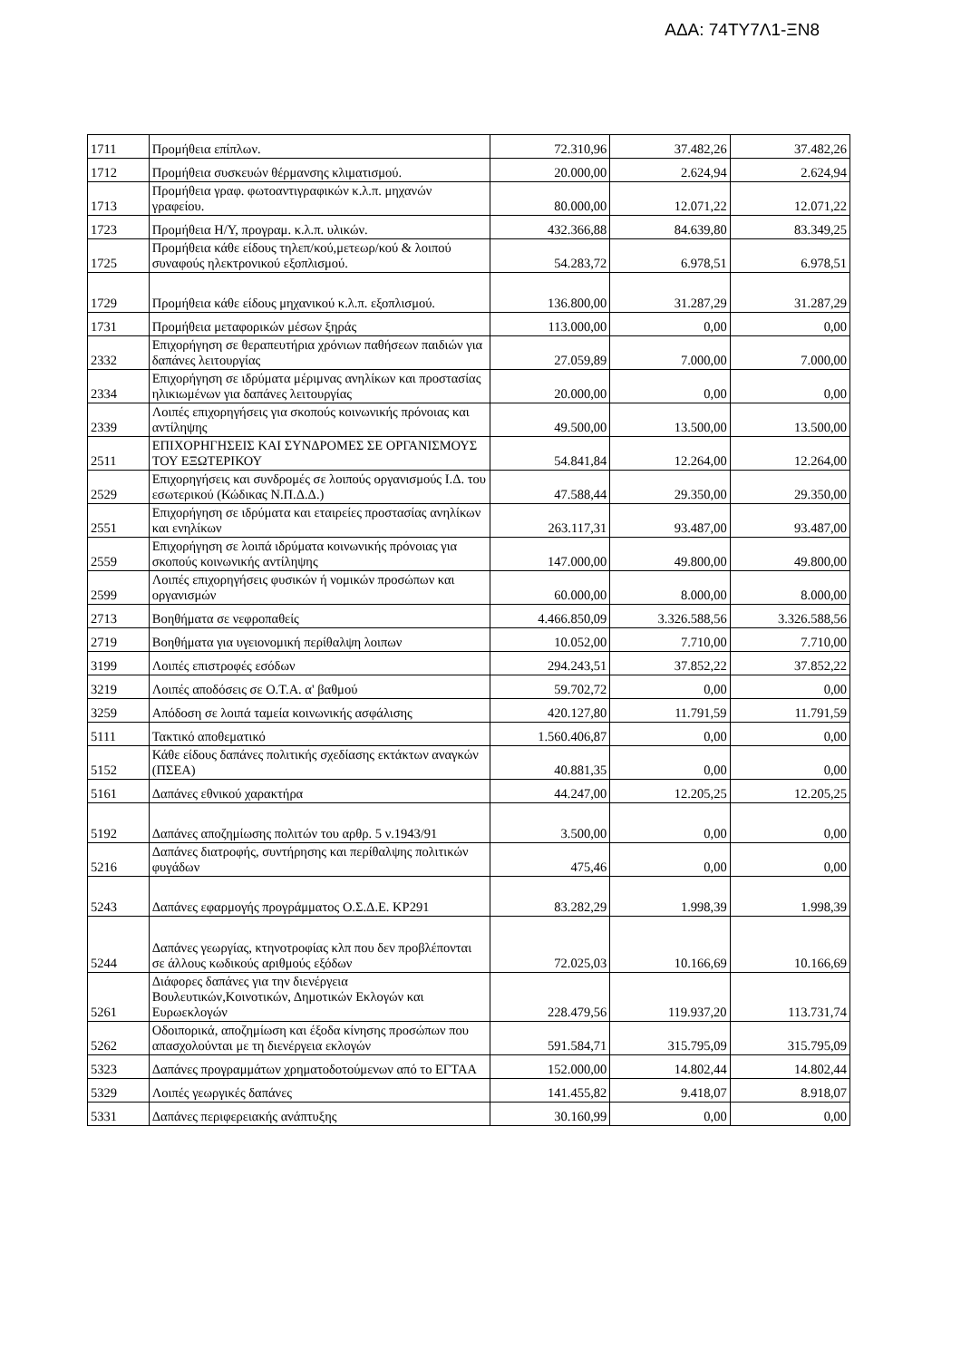ΑΔΑ: 74ΤΥ7Λ1-ΞΝ8
| 1711 | Προμήθεια επίπλων. | 72.310,96 | 37.482,26 | 37.482,26 |
| 1712 | Προμήθεια συσκευών θέρμανσης κλιματισμού. | 20.000,00 | 2.624,94 | 2.624,94 |
| 1713 | Προμήθεια γραφ. φωτοαντιγραφικών κ.λ.π. μηχανών γραφείου. | 80.000,00 | 12.071,22 | 12.071,22 |
| 1723 | Προμήθεια Η/Υ, προγραμ. κ.λ.π. υλικών. | 432.366,88 | 84.639,80 | 83.349,25 |
| 1725 | Προμήθεια κάθε είδους τηλεπ/κού,μετεωρ/κού & λοιπού συναφούς ηλεκτρονικού εξοπλισμού. | 54.283,72 | 6.978,51 | 6.978,51 |
| 1729 | Προμήθεια κάθε είδους μηχανικού κ.λ.π. εξοπλισμού. | 136.800,00 | 31.287,29 | 31.287,29 |
| 1731 | Προμήθεια μεταφορικών μέσων ξηράς | 113.000,00 | 0,00 | 0,00 |
| 2332 | Επιχορήγηση σε θεραπευτήρια χρόνιων παθήσεων παιδιών για δαπάνες λειτουργίας | 27.059,89 | 7.000,00 | 7.000,00 |
| 2334 | Επιχορήγηση σε ιδρύματα μέριμνας ανηλίκων και προστασίας ηλικιωμένων για δαπάνες λειτουργίας | 20.000,00 | 0,00 | 0,00 |
| 2339 | Λοιπές επιχορηγήσεις για σκοπούς κοινωνικής πρόνοιας και αντίληψης | 49.500,00 | 13.500,00 | 13.500,00 |
| 2511 | ΕΠΙΧΟΡΗΓΗΣΕΙΣ ΚΑΙ ΣΥΝΔΡΟΜΕΣ ΣΕ ΟΡΓΑΝΙΣΜΟΥΣ ΤΟΥ ΕΞΩΤΕΡΙΚΟΥ | 54.841,84 | 12.264,00 | 12.264,00 |
| 2529 | Επιχορηγήσεις και συνδρομές σε λοιπούς οργανισμούς Ι.Δ. του εσωτερικού (Κώδικας Ν.Π.Δ.Δ.) | 47.588,44 | 29.350,00 | 29.350,00 |
| 2551 | Επιχορήγηση σε ιδρύματα και εταιρείες προστασίας ανηλίκων και ενηλίκων | 263.117,31 | 93.487,00 | 93.487,00 |
| 2559 | Επιχορήγηση σε λοιπά ιδρύματα κοινωνικής πρόνοιας για σκοπούς κοινωνικής αντίληψης | 147.000,00 | 49.800,00 | 49.800,00 |
| 2599 | Λοιπές επιχορηγήσεις φυσικών ή νομικών προσώπων και οργανισμών | 60.000,00 | 8.000,00 | 8.000,00 |
| 2713 | Βοηθήματα σε νεφροπαθείς | 4.466.850,09 | 3.326.588,56 | 3.326.588,56 |
| 2719 | Βοηθήματα για υγειονομική περίθαλψη λοιπων | 10.052,00 | 7.710,00 | 7.710,00 |
| 3199 | Λοιπές επιστροφές εσόδων | 294.243,51 | 37.852,22 | 37.852,22 |
| 3219 | Λοιπές αποδόσεις σε Ο.Τ.Α. α' βαθμού | 59.702,72 | 0,00 | 0,00 |
| 3259 | Απόδοση σε λοιπά ταμεία κοινωνικής ασφάλισης | 420.127,80 | 11.791,59 | 11.791,59 |
| 5111 | Τακτικό αποθεματικό | 1.560.406,87 | 0,00 | 0,00 |
| 5152 | Κάθε είδους δαπάνες πολιτικής σχεδίασης εκτάκτων αναγκών (ΠΣΕΑ) | 40.881,35 | 0,00 | 0,00 |
| 5161 | Δαπάνες εθνικού χαρακτήρα | 44.247,00 | 12.205,25 | 12.205,25 |
| 5192 | Δαπάνες αποζημίωσης πολιτών του αρθρ. 5 ν.1943/91 | 3.500,00 | 0,00 | 0,00 |
| 5216 | Δαπάνες διατροφής, συντήρησης και περίθαλψης πολιτικών φυγάδων | 475,46 | 0,00 | 0,00 |
| 5243 | Δαπάνες εφαρμογής προγράμματος Ο.Σ.Δ.Ε. ΚΡ291 | 83.282,29 | 1.998,39 | 1.998,39 |
| 5244 | Δαπάνες γεωργίας, κτηνοτροφίας κλπ που δεν προβλέπονται σε άλλους κωδικούς αριθμούς εξόδων | 72.025,03 | 10.166,69 | 10.166,69 |
| 5261 | Διάφορες δαπάνες για την διενέργεια Βουλευτικών,Κοινοτικών, Δημοτικών Εκλογών και Ευρωεκλογών | 228.479,56 | 119.937,20 | 113.731,74 |
| 5262 | Οδοιπορικά, αποζημίωση και έξοδα κίνησης προσώπων που απασχολούνται με τη διενέργεια εκλογών | 591.584,71 | 315.795,09 | 315.795,09 |
| 5323 | Δαπάνες προγραμμάτων χρηματοδοτούμενων από το ΕΓΤΑΑ | 152.000,00 | 14.802,44 | 14.802,44 |
| 5329 | Λοιπές γεωργικές δαπάνες | 141.455,82 | 9.418,07 | 8.918,07 |
| 5331 | Δαπάνες περιφερειακής ανάπτυξης | 30.160,99 | 0,00 | 0,00 |